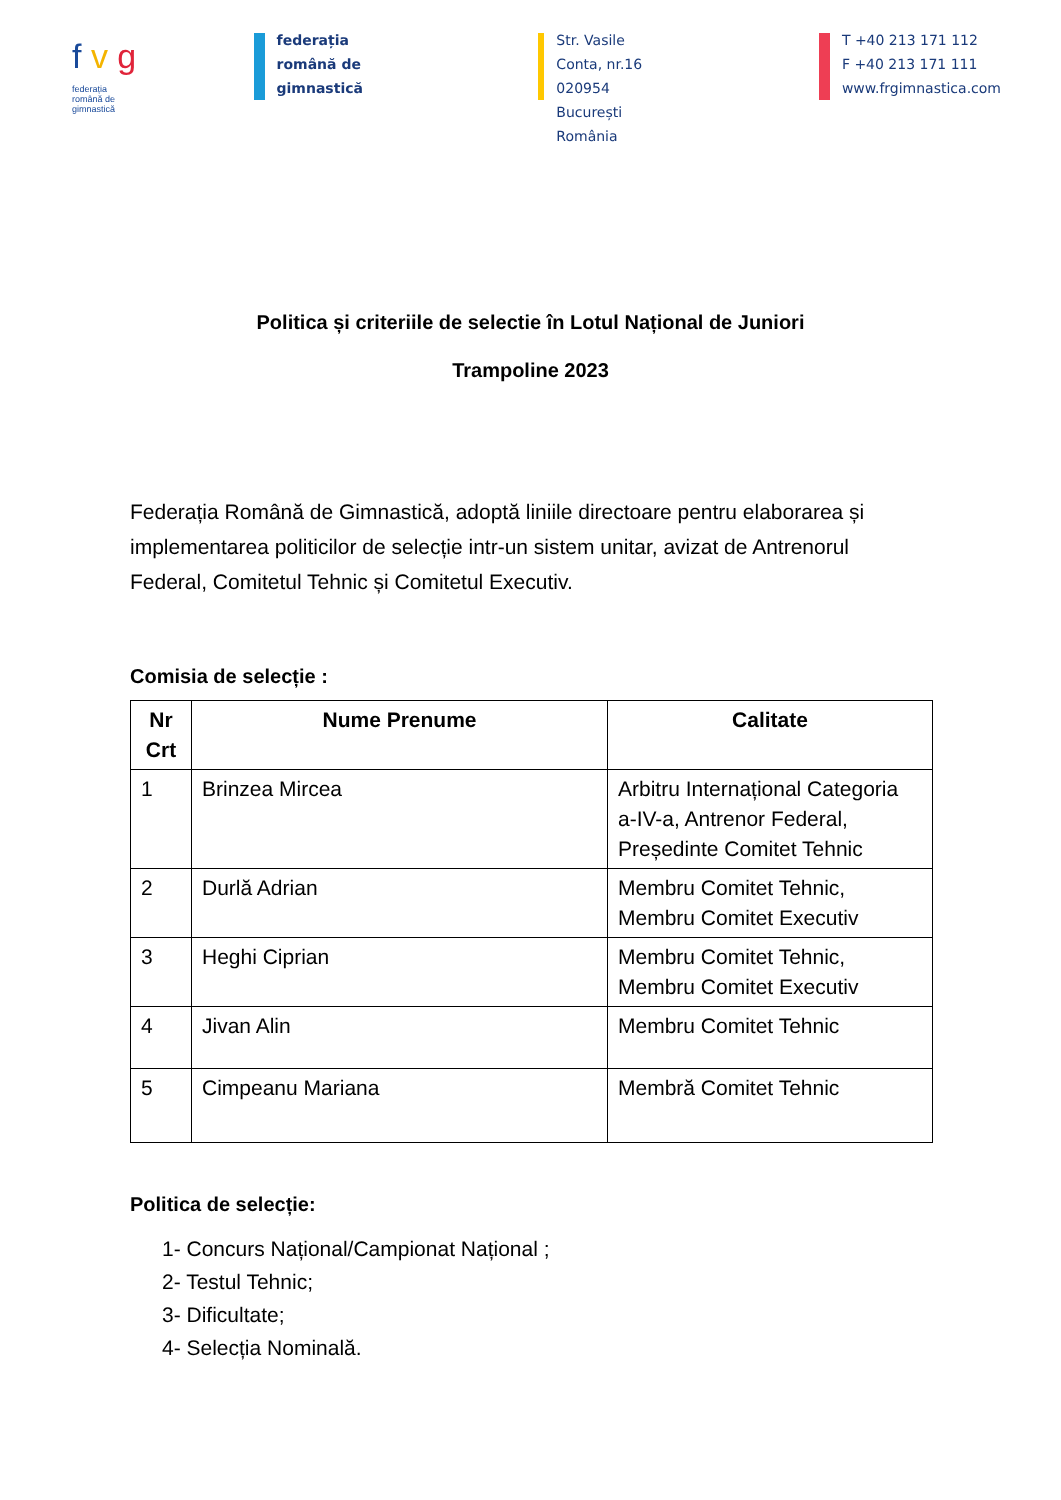f v g
federația
română de
gimnastică
federația
română de
gimnastică
Str. Vasile Conta, nr.16
020954 București
România
T +40 213 171 112
F +40 213 171 111
www.frgimnastica.com
Politica și criteriile de selectie în Lotul Național de Juniori
Trampoline 2023
Federația Română de Gimnastică, adoptă liniile directoare pentru elaborarea și implementarea politicilor de selecție intr-un sistem unitar, avizat de Antrenorul Federal, Comitetul Tehnic și Comitetul Executiv.
Comisia de selecție :
| Nr Crt | Nume Prenume | Calitate |
| --- | --- | --- |
| 1 | Brinzea Mircea | Arbitru Internațional Categoria a-IV-a, Antrenor Federal, Președinte Comitet Tehnic |
| 2 | Durlă Adrian | Membru Comitet Tehnic, Membru Comitet Executiv |
| 3 | Heghi Ciprian | Membru Comitet Tehnic, Membru Comitet Executiv |
| 4 | Jivan Alin | Membru Comitet Tehnic |
| 5 | Cimpeanu Mariana | Membră Comitet Tehnic |
Politica de selecție:
1- Concurs Național/Campionat Național ;
2- Testul Tehnic;
3- Dificultate;
4- Selecția Nominală.